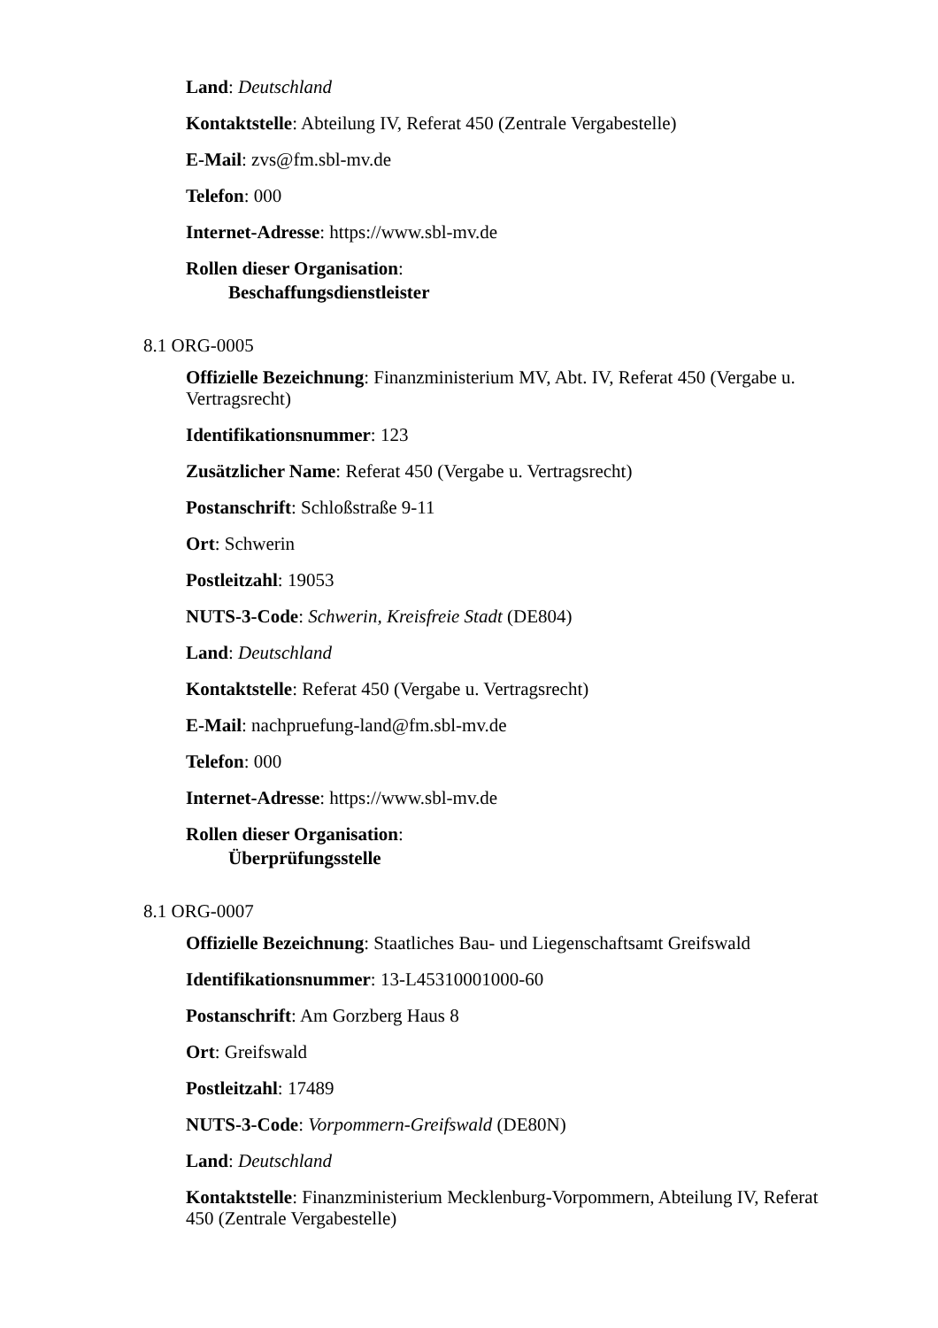Land: Deutschland
Kontaktstelle: Abteilung IV, Referat 450 (Zentrale Vergabestelle)
E-Mail: zvs@fm.sbl-mv.de
Telefon: 000
Internet-Adresse: https://www.sbl-mv.de
Rollen dieser Organisation:
Beschaffungsdienstleister
8.1 ORG-0005
Offizielle Bezeichnung: Finanzministerium MV, Abt. IV, Referat 450 (Vergabe u. Vertragsrecht)
Identifikationsnummer: 123
Zusätzlicher Name: Referat 450 (Vergabe u. Vertragsrecht)
Postanschrift: Schloßstraße 9-11
Ort: Schwerin
Postleitzahl: 19053
NUTS-3-Code: Schwerin, Kreisfreie Stadt (DE804)
Land: Deutschland
Kontaktstelle: Referat 450 (Vergabe u. Vertragsrecht)
E-Mail: nachpruefung-land@fm.sbl-mv.de
Telefon: 000
Internet-Adresse: https://www.sbl-mv.de
Rollen dieser Organisation:
Überprüfungsstelle
8.1 ORG-0007
Offizielle Bezeichnung: Staatliches Bau- und Liegenschaftsamt Greifswald
Identifikationsnummer: 13-L45310001000-60
Postanschrift: Am Gorzberg Haus 8
Ort: Greifswald
Postleitzahl: 17489
NUTS-3-Code: Vorpommern-Greifswald (DE80N)
Land: Deutschland
Kontaktstelle: Finanzministerium Mecklenburg-Vorpommern, Abteilung IV, Referat 450 (Zentrale Vergabestelle)